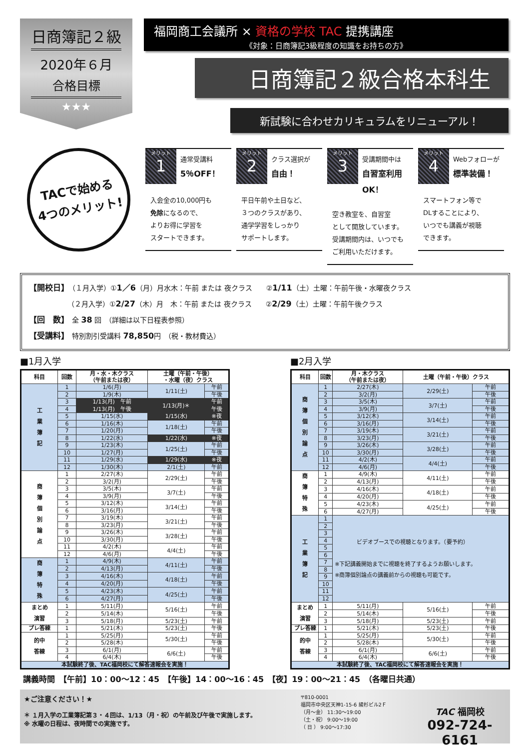日商簿記２級
2020年６月
合格目標
★★★
福岡商工会議所 × 資格の学校 TAC 提携講座
《対象：日商簿記3級程度の知識をお持ちの方》
日商簿記２級合格本科生
新試験に合わせカリキュラムをリニューアル！
TACで始める
4つのメリット!
メリット
1
通常受講料
5％OFF！
入会金の10,000円も
免除になるので、
よりお得に学習を
スタートできます。
メリット
2
クラス選択が
自由！
平日午前や土日など、
３つのクラスがあり、
通学学習をしっかり
サポートします。
メリット
3
受講期間中は
自習室利用OK！
空き教室を、自習室
として開放しています。
受講期間内は、いつでも
ご利用いただけます。
メリット
4
Webフォローが
標準装備！
スマートフォン等で
DLすることにより、
いつでも講義が視聴
できます。
【開校日】　（１月入学）①1／6（月）月水木：午前 または 夜クラス　　②1/11（土）土曜：午前午後・水曜夜クラス
　　　　　　（２月入学）①2/27（木）月　木：午前 または 夜クラス　　②2/29（土）土曜：午前午後クラス
【回　数】　全 38 回　（詳細は以下日程表参照）
【受講料】　特別割引受講料 78,850円　（税・教材費込）
■1月入学
| 科目 | 回数 | 月・水・木クラス （午前または夜） | 土曜（午前・午後） ・水曜（夜）クラス | |
| --- | --- | --- | --- | --- |
| 工 業 簿 記 | 1 | 1/6(月) | 1/11(土) | 午前 |
| | 2 | 1/9(木) | | 午後 |
| | 3 | 1/13(月) 午前 | 1/13(月)＊ | 午前 |
| | 4 | 1/13(月) 午後 | | 午後 |
| | 5 | 1/15(水) | 1/15(水) | ※夜 |
| | 6 | 1/16(木) | 1/18(土) | 午前 |
| | 7 | 1/20(月) | | 午後 |
| | 8 | 1/22(水) | 1/22(水) | ※夜 |
| | 9 | 1/23(木) | 1/25(土) | 午前 |
| | 10 | 1/27(月) | | 午後 |
| | 11 | 1/29(水) | 1/29(水) | ※夜 |
| | 12 | 1/30(木) | 2/1(土) | 午前 |
| 商 簿 個 別 論 点 | 1 | 2/27(木) | 2/29(土) | 午前 |
| | 2 | 3/2(月) | | 午後 |
| | 3 | 3/5(木) | 3/7(土) | 午前 |
| | 4 | 3/9(月) | | 午後 |
| | 5 | 3/12(木) | 3/14(土) | 午前 |
| | 6 | 3/16(月) | | 午後 |
| | 7 | 3/19(木) | 3/21(土) | 午前 |
| | 8 | 3/23(月) | | 午後 |
| | 9 | 3/26(木) | 3/28(土) | 午前 |
| | 10 | 3/30(月) | | 午後 |
| | 11 | 4/2(木) | 4/4(土) | 午前 |
| | 12 | 4/6(月) | | 午後 |
| 商 簿 特 殊 | 1 | 4/9(木) | 4/11(土) | 午前 |
| | 2 | 4/13(月) | | 午後 |
| | 3 | 4/16(木) | 4/18(土) | 午前 |
| | 4 | 4/20(月) | | 午後 |
| | 5 | 4/23(木) | 4/25(土) | 午前 |
| | 6 | 4/27(月) | | 午後 |
| まとめ 演習 | 1 | 5/11(月) | 5/16(土) | 午前 |
| | 2 | 5/14(木) | | 午後 |
| | 3 | 5/18(月) | 5/23(土) | 午前 |
| プレ答練 | 1 | 5/21(木) | 5/23(土) | 午後 |
| 的中 答練 | 1 | 5/25(月) | 5/30(土) | 午前 |
| | 2 | 5/28(木) | | 午後 |
| | 3 | 6/1(月) | 6/6(土) | 午前 |
| | 4 | 6/4(木) | | 午後 |
| 本試験終了後、TAC福岡校にて解答速報会を実施！ | | | | |
■2月入学
| 科目 | 回数 | 月・木クラス （午前または夜） | 土曜（午前・午後）クラス | |
| --- | --- | --- | --- | --- |
| 商 簿 個 別 論 点 | 1 | 2/27(木) | 2/29(土) | 午前 |
| | 2 | 3/2(月) | | 午後 |
| | 3 | 3/5(木) | 3/7(土) | 午前 |
| | 4 | 3/9(月) | | 午後 |
| | 5 | 3/12(木) | 3/14(土) | 午前 |
| | 6 | 3/16(月) | | 午後 |
| | 7 | 3/19(木) | 3/21(土) | 午前 |
| | 8 | 3/23(月) | | 午後 |
| | 9 | 3/26(木) | 3/28(土) | 午前 |
| | 10 | 3/30(月) | | 午後 |
| | 11 | 4/2(木) | 4/4(土) | 午前 |
| | 12 | 4/6(月) | | 午後 |
| 商 簿 特 殊 | 1 | 4/9(木) | 4/11(土) | 午前 |
| | 2 | 4/13(月) | | 午後 |
| | 3 | 4/16(木) | 4/18(土) | 午前 |
| | 4 | 4/20(月) | | 午後 |
| | 5 | 4/23(木) | 4/25(土) | 午前 |
| | 6 | 4/27(月) | | 午後 |
| 工 業 簿 記 | 1 | ビデオブースでの視聴となります。（要予約） ※下記講義開始までに視聴を終了するようお願いします。 ※商簿個別論点の講義前からの視聴も可能です。 | | |
| | 2 | | | |
| | 3 | | | |
| | 4 | | | |
| | 5 | | | |
| | 6 | | | |
| | 7 | | | |
| | 8 | | | |
| | 9 | | | |
| | 10 | | | |
| | 11 | | | |
| | 12 | | | |
| まとめ 演習 | 1 | 5/11(月) | 5/16(土) | 午前 |
| | 2 | 5/14(木) | | 午後 |
| | 3 | 5/18(月) | 5/23(土) | 午前 |
| プレ答練 | 1 | 5/21(木) | 5/23(土) | 午後 |
| 的中 答練 | 1 | 5/25(月) | 5/30(土) | 午前 |
| | 2 | 5/28(木) | | 午後 |
| | 3 | 6/1(月) | 6/6(土) | 午前 |
| | 4 | 6/4(木) | | 午後 |
| 本試験終了後、TAC福岡校にて解答速報会を実施！ | | | | |
講義時間　【午前】10：00～12：45　【午後】14：00～16：45　【夜】19：00～21：45　（各曜日共通）
★ご注意ください！★
＊ １月入学の工業簿記第３・４回は、1/13（月・祝）の午前及び午後で実施します。
※ 水曜の日程は、夜時間での実施です。
〒810-0001
福岡市中央区天神1-15-6 綾杉ビル2Ｆ
（月～金） 11:30～19:00
（土・祝） 9:00～19:00
（ 日 ） 9:00～17:30
TAC 福岡校
092-724-6161